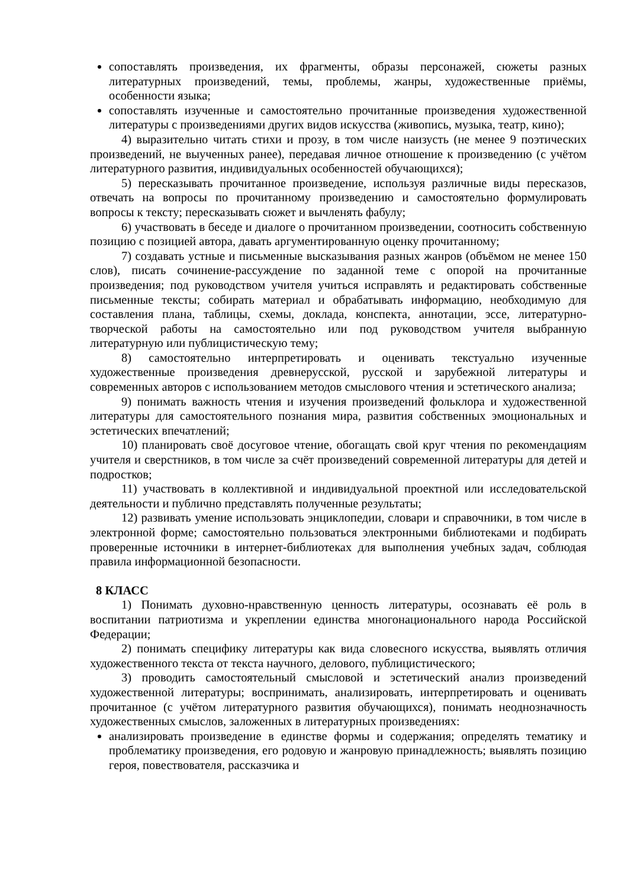сопоставлять произведения, их фрагменты, образы персонажей, сюжеты разных литературных произведений, темы, проблемы, жанры, художественные приёмы, особенности языка;
сопоставлять изученные и самостоятельно прочитанные произведения художественной литературы с произведениями других видов искусства (живопись, музыка, театр, кино);
4) выразительно читать стихи и прозу, в том числе наизусть (не менее 9 поэтических произведений, не выученных ранее), передавая личное отношение к произведению (с учётом литературного развития, индивидуальных особенностей обучающихся);
5) пересказывать прочитанное произведение, используя различные виды пересказов, отвечать на вопросы по прочитанному произведению и самостоятельно формулировать вопросы к тексту; пересказывать сюжет и вычленять фабулу;
6) участвовать в беседе и диалоге о прочитанном произведении, соотносить собственную позицию с позицией автора, давать аргументированную оценку прочитанному;
7) создавать устные и письменные высказывания разных жанров (объёмом не менее 150 слов), писать сочинение-рассуждение по заданной теме с опорой на прочитанные произведения; под руководством учителя учиться исправлять и редактировать собственные письменные тексты; собирать материал и обрабатывать информацию, необходимую для составления плана, таблицы, схемы, доклада, конспекта, аннотации, эссе, литературно-творческой работы на самостоятельно или под руководством учителя выбранную литературную или публицистическую тему;
8) самостоятельно интерпретировать и оценивать текстуально изученные художественные произведения древнерусской, русской и зарубежной литературы и современных авторов с использованием методов смыслового чтения и эстетического анализа;
9) понимать важность чтения и изучения произведений фольклора и художественной литературы для самостоятельного познания мира, развития собственных эмоциональных и эстетических впечатлений;
10) планировать своё досуговое чтение, обогащать свой круг чтения по рекомендациям учителя и сверстников, в том числе за счёт произведений современной литературы для детей и подростков;
11) участвовать в коллективной и индивидуальной проектной или исследовательской деятельности и публично представлять полученные результаты;
12) развивать умение использовать энциклопедии, словари и справочники, в том числе в электронной форме; самостоятельно пользоваться электронными библиотеками и подбирать проверенные источники в интернет-библиотеках для выполнения учебных задач, соблюдая правила информационной безопасности.
8 КЛАСС
1) Понимать духовно-нравственную ценность литературы, осознавать её роль в воспитании патриотизма и укреплении единства многонационального народа Российской Федерации;
2) понимать специфику литературы как вида словесного искусства, выявлять отличия художественного текста от текста научного, делового, публицистического;
3) проводить самостоятельный смысловой и эстетический анализ произведений художественной литературы; воспринимать, анализировать, интерпретировать и оценивать прочитанное (с учётом литературного развития обучающихся), понимать неоднозначность художественных смыслов, заложенных в литературных произведениях:
анализировать произведение в единстве формы и содержания; определять тематику и проблематику произведения, его родовую и жанровую принадлежность; выявлять позицию героя, повествователя, рассказчика и